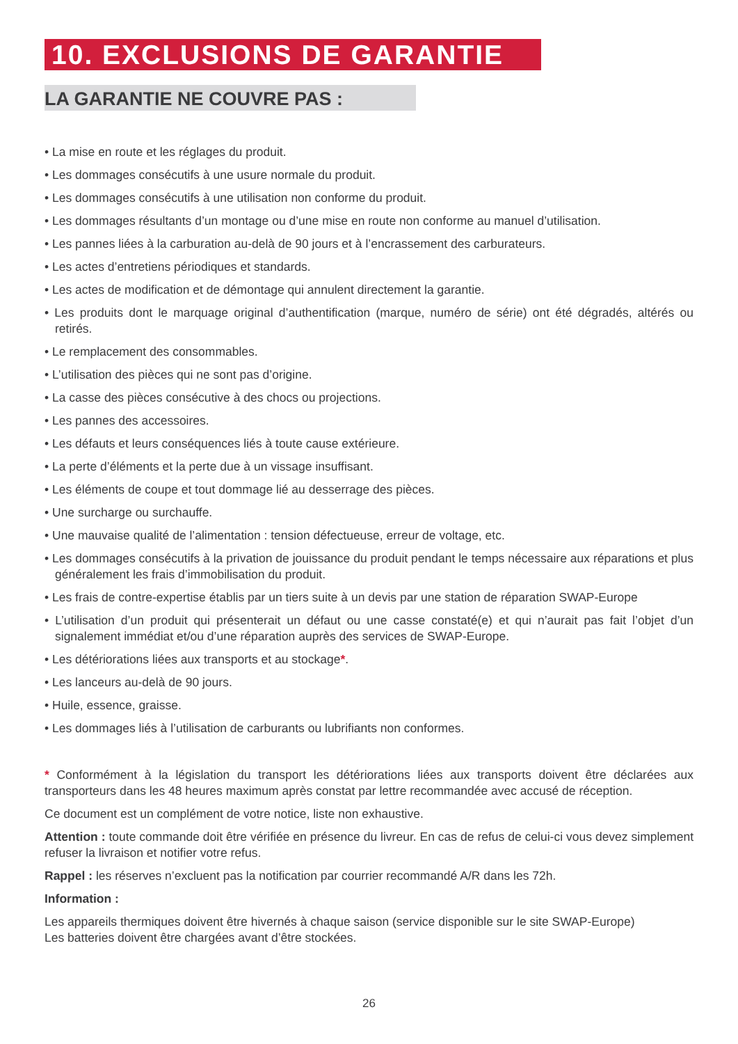10. EXCLUSIONS DE GARANTIE
LA GARANTIE NE COUVRE PAS :
• La mise en route et les réglages du produit.
• Les dommages consécutifs à une usure normale du produit.
• Les dommages consécutifs à une utilisation non conforme du produit.
• Les dommages résultants d’un montage ou d’une mise en route non conforme au manuel d’utilisation.
• Les pannes liées à la carburation au-delà de 90 jours et à l’encrassement des carburateurs.
• Les actes d’entretiens périodiques et standards.
• Les actes de modification et de démontage qui annulent directement la garantie.
• Les produits dont le marquage original d’authentification (marque, numéro de série) ont été dégradés, altérés ou retirés.
• Le remplacement des consommables.
• L’utilisation des pièces qui ne sont pas d’origine.
• La casse des pièces consécutive à des chocs ou projections.
• Les pannes des accessoires.
• Les défauts et leurs conséquences liés à toute cause extérieure.
• La perte d’éléments et la perte due à un vissage insuffisant.
• Les éléments de coupe et tout dommage lié au desserrage des pièces.
• Une surcharge ou surchauffe.
• Une mauvaise qualité de l’alimentation : tension défectueuse, erreur de voltage, etc.
• Les dommages consécutifs à la privation de jouissance du produit pendant le temps nécessaire aux réparations et plus généralement les frais d’immobilisation du produit.
• Les frais de contre-expertise établis par un tiers suite à un devis par une station de réparation SWAP-Europe
• L’utilisation d’un produit qui présenterait un défaut ou une casse constaté(e) et qui n’aurait pas fait l’objet d’un signalement immédiat et/ou d’une réparation auprès des services de SWAP-Europe.
• Les détériorations liées aux transports et au stockage*.
• Les lanceurs au-delà de 90 jours.
• Huile, essence, graisse.
• Les dommages liés à l’utilisation de carburants ou lubrifiants non conformes.
* Conformément à la législation du transport les détériorations liées aux transports doivent être déclarées aux transporteurs dans les 48 heures maximum après constat par lettre recommandée avec accusé de réception.
Ce document est un complément de votre notice, liste non exhaustive.
Attention : toute commande doit être vérifiée en présence du livreur. En cas de refus de celui-ci vous devez simplement refuser la livraison et notifier votre refus.
Rappel : les réserves n’excluent pas la notification par courrier recommandé A/R dans les 72h.
Information :
Les appareils thermiques doivent être hivernés à chaque saison (service disponible sur le site SWAP-Europe)
Les batteries doivent être chargées avant d’être stockées.
26